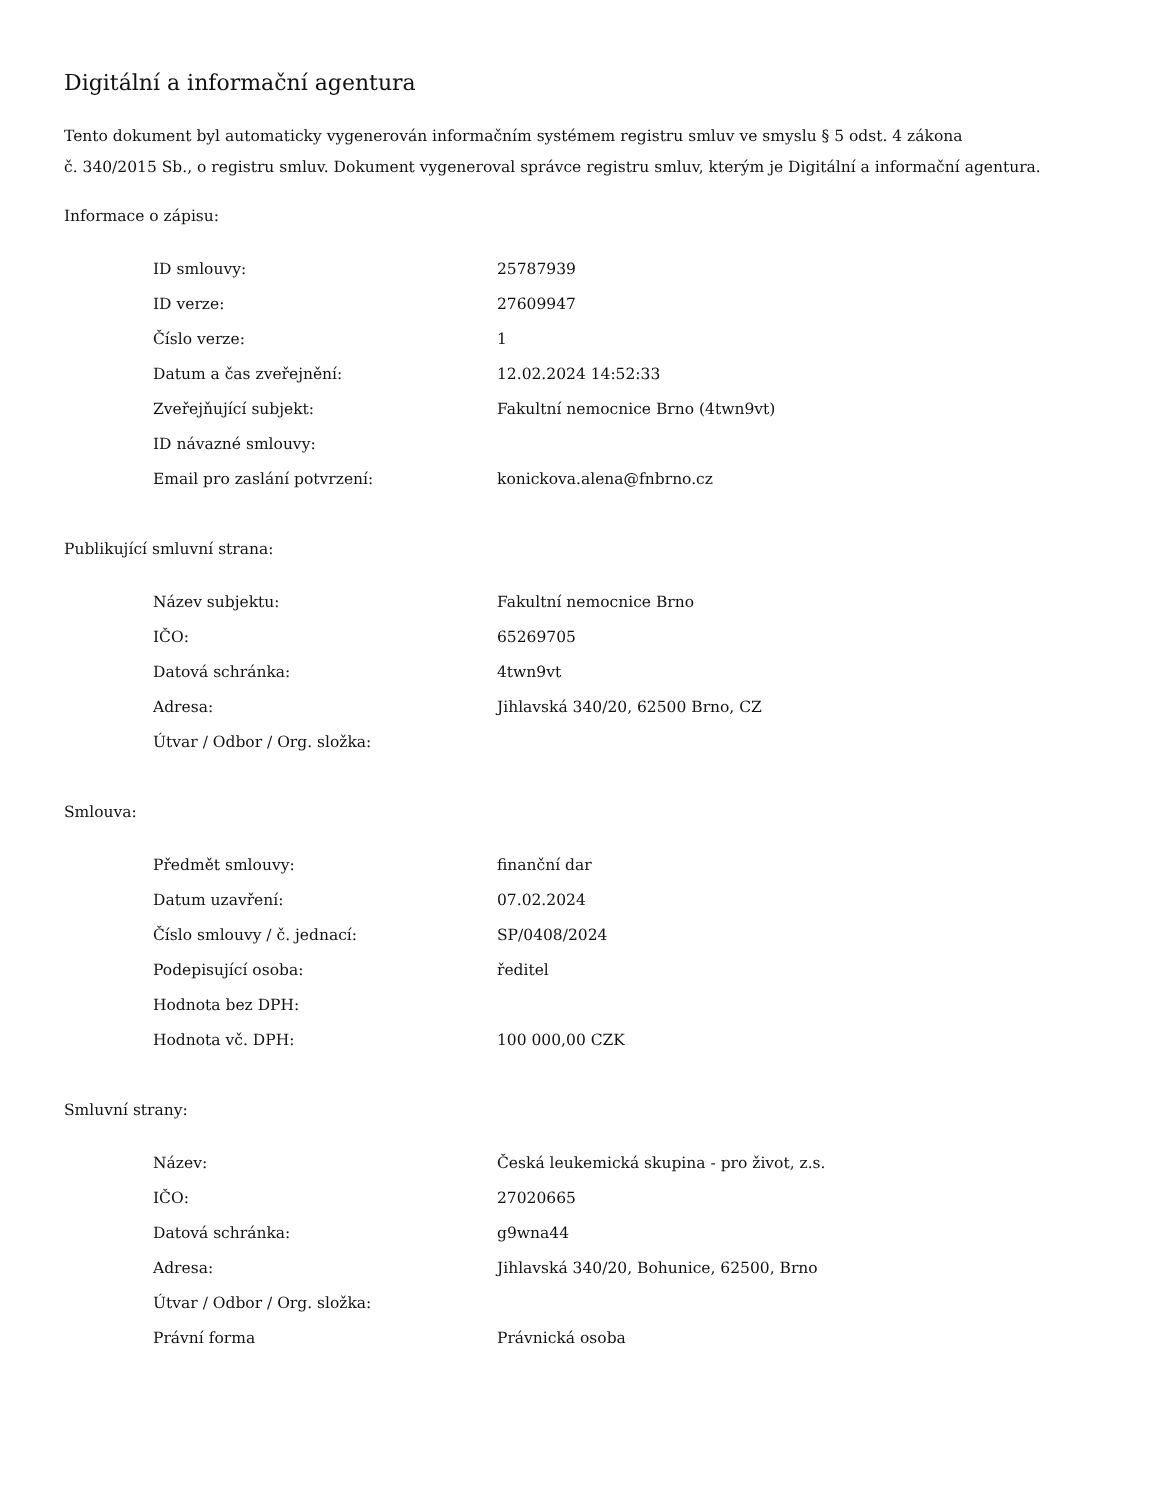Digitální a informační agentura
Tento dokument byl automaticky vygenerován informačním systémem registru smluv ve smyslu § 5 odst. 4 zákona
č. 340/2015 Sb., o registru smluv. Dokument vygeneroval správce registru smluv, kterým je Digitální a informační agentura.
Informace o zápisu:
| ID smlouvy: | 25787939 |
| ID verze: | 27609947 |
| Číslo verze: | 1 |
| Datum a čas zveřejnění: | 12.02.2024 14:52:33 |
| Zveřejňující subjekt: | Fakultní nemocnice Brno (4twn9vt) |
| ID návazné smlouvy: | |
| Email pro zaslání potvrzení: | konickova.alena@fnbrno.cz |
Publikující smluvní strana:
| Název subjektu: | Fakultní nemocnice Brno |
| IČO: | 65269705 |
| Datová schránka: | 4twn9vt |
| Adresa: | Jihlavská 340/20, 62500 Brno, CZ |
| Útvar / Odbor / Org. složka: | |
Smlouva:
| Předmět smlouvy: | finanční dar |
| Datum uzavření: | 07.02.2024 |
| Číslo smlouvy / č. jednací: | SP/0408/2024 |
| Podepisující osoba: | ředitel |
| Hodnota bez DPH: | |
| Hodnota vč. DPH: | 100 000,00 CZK |
Smluvní strany:
| Název: | Česká leukemická skupina - pro život, z.s. |
| IČO: | 27020665 |
| Datová schránka: | g9wna44 |
| Adresa: | Jihlavská 340/20, Bohunice, 62500, Brno |
| Útvar / Odbor / Org. složka: | |
| Právní forma | Právnická osoba |